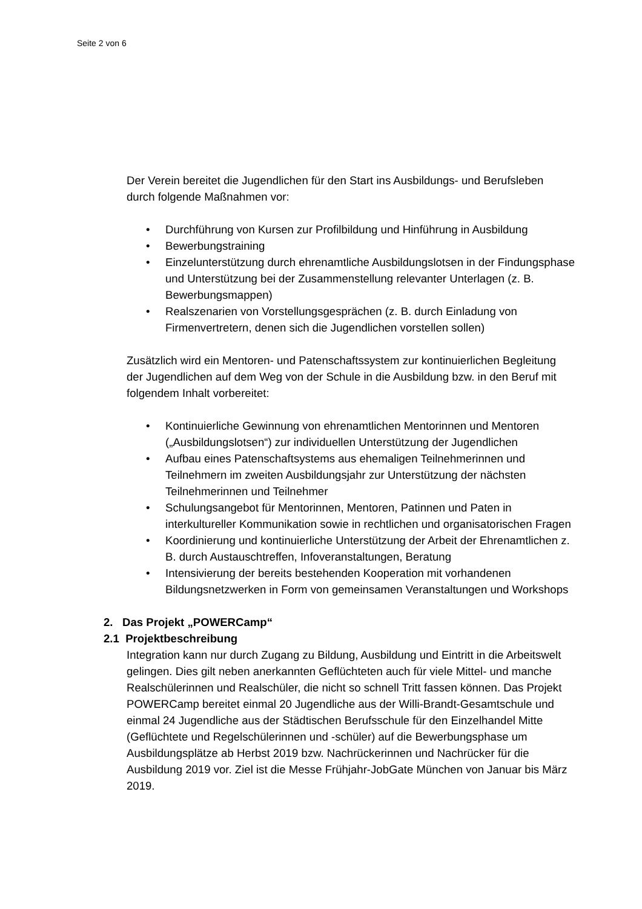Seite 2 von 6
Der Verein bereitet die Jugendlichen für den Start ins Ausbildungs- und Berufsleben durch folgende Maßnahmen vor:
• Durchführung von Kursen zur Profilbildung und Hinführung in Ausbildung
• Bewerbungstraining
• Einzelunterstützung durch ehrenamtliche Ausbildungslotsen in der Findungsphase und Unterstützung bei der Zusammenstellung relevanter Unterlagen (z. B. Bewerbungsmappen)
• Realszenarien von Vorstellungsgesprächen (z. B. durch Einladung von Firmenvertretern, denen sich die Jugendlichen vorstellen sollen)
Zusätzlich wird ein Mentoren- und Patenschaftssystem zur kontinuierlichen Begleitung der Jugendlichen auf dem Weg von der Schule in die Ausbildung bzw. in den Beruf mit folgendem Inhalt vorbereitet:
• Kontinuierliche Gewinnung von ehrenamtlichen Mentorinnen und Mentoren („Ausbildungslotsen“) zur individuellen Unterstützung der Jugendlichen
• Aufbau eines Patenschaftsystems aus ehemaligen Teilnehmerinnen und Teilnehmern im zweiten Ausbildungsjahr zur Unterstützung der nächsten Teilnehmerinnen und Teilnehmer
• Schulungsangebot für Mentorinnen, Mentoren, Patinnen und Paten in interkultureller Kommunikation sowie in rechtlichen und organisatorischen Fragen
• Koordinierung und kontinuierliche Unterstützung der Arbeit der Ehrenamtlichen z. B. durch Austauschtreffen, Infoveranstaltungen, Beratung
• Intensivierung der bereits bestehenden Kooperation mit vorhandenen Bildungsnetzwerken in Form von gemeinsamen Veranstaltungen und Workshops
2. Das Projekt „POWERCamp“
2.1 Projektbeschreibung
Integration kann nur durch Zugang zu Bildung, Ausbildung und Eintritt in die Arbeitswelt gelingen. Dies gilt neben anerkannten Geflüchteten auch für viele Mittel- und manche Realschülerinnen und Realschüler, die nicht so schnell Tritt fassen können. Das Projekt POWERCamp bereitet einmal 20 Jugendliche aus der Willi-Brandt-Gesamtschule und einmal 24 Jugendliche aus der Städtischen Berufsschule für den Einzelhandel Mitte (Geflüchtete und Regelschülerinnen und -schüler) auf die Bewerbungsphase um Ausbildungsplätze ab Herbst 2019 bzw. Nachrückerinnen und Nachrücker für die Ausbildung 2019 vor. Ziel ist die Messe Frühjahr-JobGate München von Januar bis März 2019.